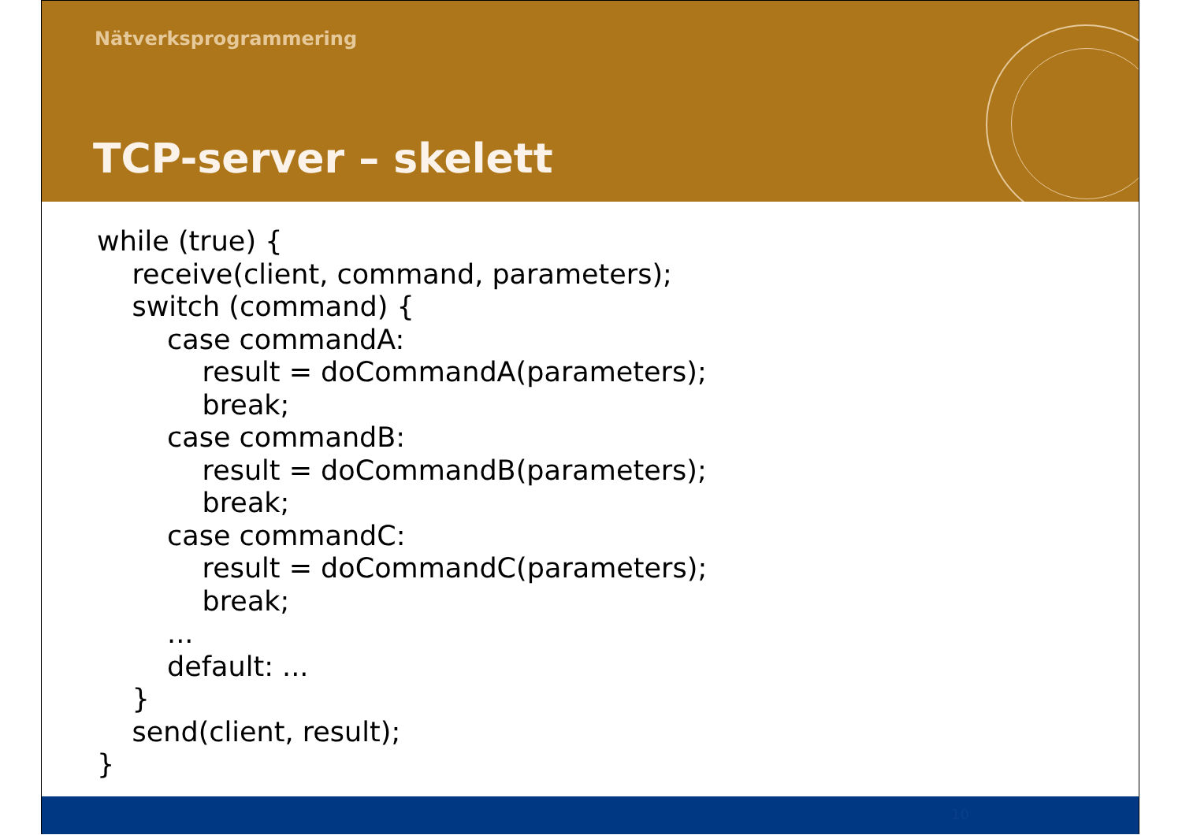Nätverksprogrammering
TCP-server – skelett
while (true) {
    receive(client, command, parameters);
    switch (command) {
        case commandA:
            result = doCommandA(parameters);
            break;
        case commandB:
            result = doCommandB(parameters);
            break;
        case commandC:
            result = doCommandC(parameters);
            break;
        ...
        default: ...
    }
    send(client, result);
}
10